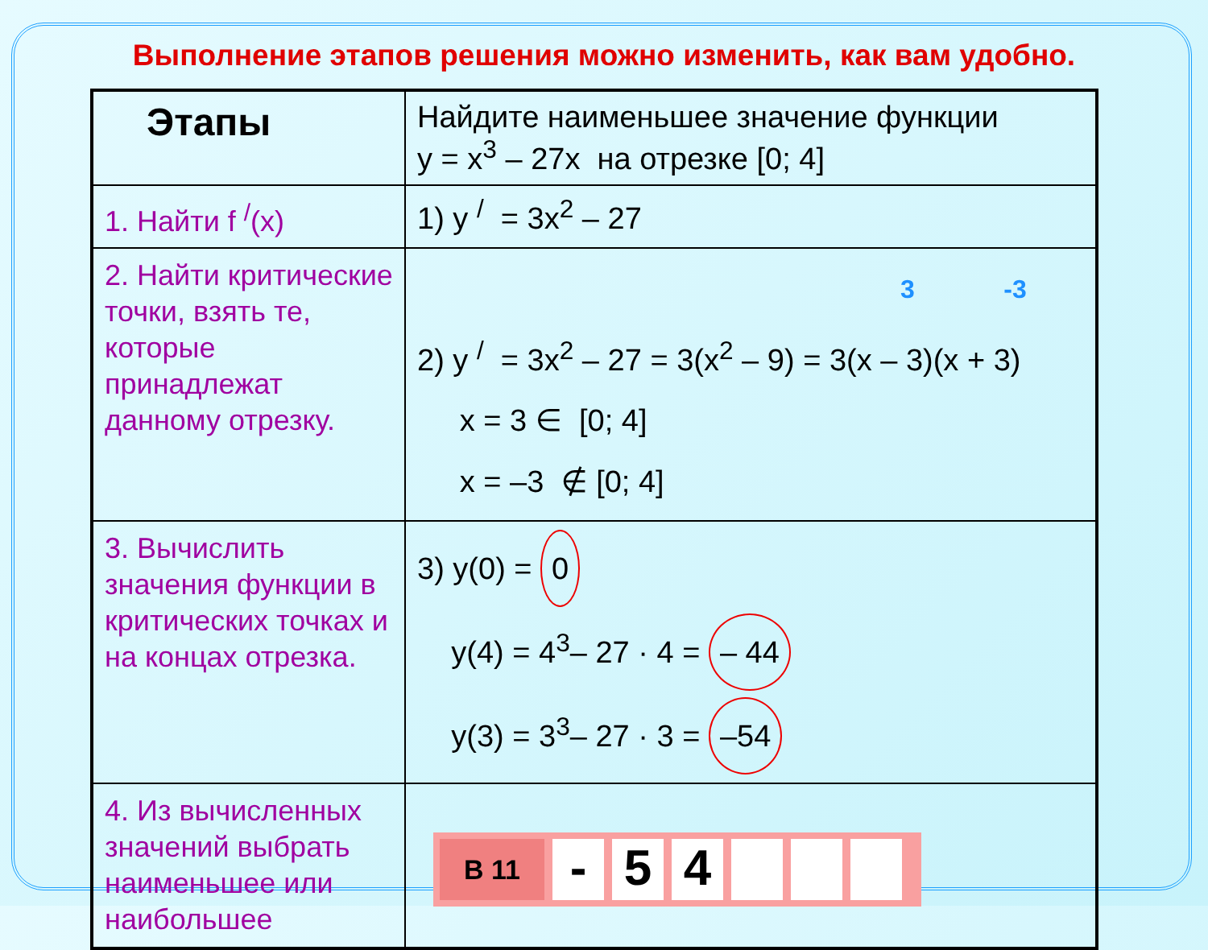Выполнение этапов решения можно изменить, как вам удобно.
| Этапы | Найдите наименьшее значение функции y = x<sup>3</sup> – 27x на отрезке [0; 4] |
| 1. Найти f <sup>/</sup>(x) | 1) y <sup>/</sup> = 3x<sup>2</sup> – 27 |
| 2. Найти критические точки, взять те, которые принадлежат данному отрезку. | 3 -3 2) y <sup>/</sup> = 3x<sup>2</sup> – 27 = 3(x<sup>2</sup> – 9) = 3(x – 3)(x + 3) x = 3 ∈ [0; 4] x = –3 ∉ [0; 4] |
| 3. Вычислить значения функции в критических точках и на концах отрезка. | 3) y(0) = 0 y(4) = 4<sup>3</sup>– 27 · 4 = – 44 y(3) = 3<sup>3</sup>– 27 · 3 = –54 |
| 4. Из вычисленных значений выбрать наименьшее или наибольшее | В 11 - 5 4 |